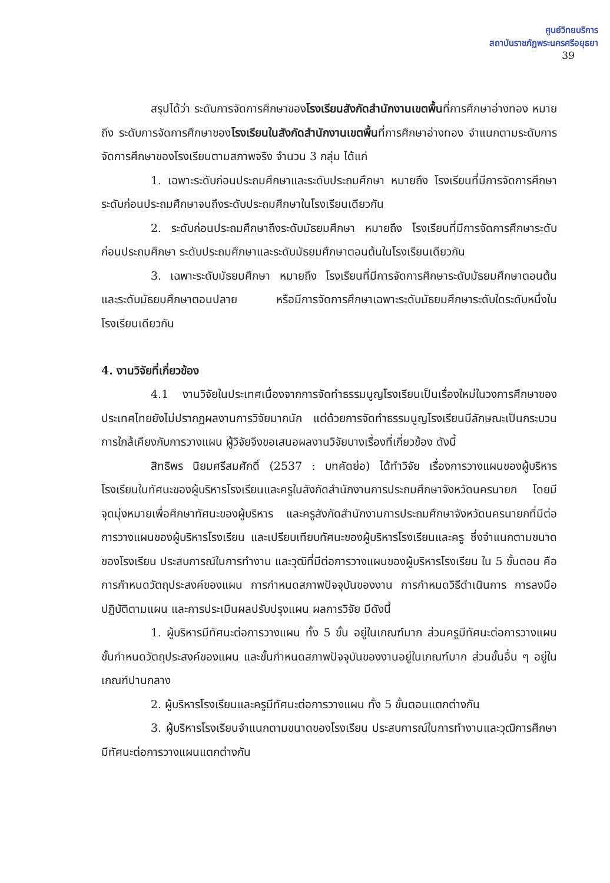ศูนย์วิทยบริการ
สถาบันราชภัฏพระนครศรีอยุธยา
39
สรุปได้ว่า ระดับการจัดการศึกษาของโรงเรียนสังกัดสำนักงานเขตพื้นที่การศึกษาอ่างทอง หมายถึง ระดับการจัดการศึกษาของโรงเรียนในสังกัดสำนักงานเขตพื้นที่การศึกษาอ่างทอง จำแนกตามระดับการจัดการศึกษาของโรงเรียนตามสภาพจริง จำนวน 3 กลุ่ม ได้แก่
1. เฉพาะระดับก่อนประถมศึกษาและระดับประถมศึกษา หมายถึง โรงเรียนที่มีการจัดการศึกษาระดับก่อนประถมศึกษาจนถึงระดับประถมศึกษาในโรงเรียนเดียวกัน
2. ระดับก่อนประถมศึกษาถึงระดับมัธยมศึกษา หมายถึง โรงเรียนที่มีการจัดการศึกษาระดับก่อนประถมศึกษา ระดับประถมศึกษาและระดับมัธยมศึกษาตอนต้นในโรงเรียนเดียวกัน
3. เฉพาะระดับมัธยมศึกษา หมายถึง โรงเรียนที่มีการจัดการศึกษาระดับมัธยมศึกษาตอนต้นและระดับมัธยมศึกษาตอนปลาย หรือมีการจัดการศึกษาเฉพาะระดับมัธยมศึกษาระดับใดระดับหนึ่งในโรงเรียนเดียวกัน
4. งานวิจัยที่เกี่ยวข้อง
4.1 งานวิจัยในประเทศเนื่องจากการจัดทำธรรมนูญโรงเรียนเป็นเรื่องใหม่ในวงการศึกษาของประเทศไทยยังไม่ปรากฏผลงานการวิจัยมากนัก แต่ด้วยการจัดทำธรรมนูญโรงเรียนมีลักษณะเป็นกระบวนการใกล้เคียงกับการวางแผน ผู้วิจัยจึงขอเสนอผลงานวิจัยบางเรื่องที่เกี่ยวข้อง ดังนี้
สิทธิพร นิยมศรีสมศักดิ์ (2537 : บทคัดย่อ) ได้ทำวิจัย เรื่องการวางแผนของผู้บริหารโรงเรียนในทัศนะของผู้บริหารโรงเรียนและครูในสังกัดสำนักงานการประถมศึกษาจังหวัดนครนายก โดยมีจุดมุ่งหมายเพื่อศึกษาทัศนะของผู้บริหาร และครูสังกัดสำนักงานการประถมศึกษาจังหวัดนครนายกที่มีต่อการวางแผนของผู้บริหารโรงเรียน และเปรียบเทียบทัศนะของผู้บริหารโรงเรียนและครู ซึ่งจำแนกตามขนาดของโรงเรียน ประสบการณ์ในการทำงาน และวุฒิที่มีต่อการวางแผนของผู้บริหารโรงเรียน ใน 5 ขั้นตอน คือ การกำหนดวัตถุประสงค์ของแผน การกำหนดสภาพปัจจุบันของงาน การกำหนดวิธีดำเนินการ การลงมือปฏิบัติตามแผน และการประเมินผลปรับปรุงแผน ผลการวิจัย มีดังนี้
1. ผู้บริหารมีทัศนะต่อการวางแผน ทั้ง 5 ขั้น อยู่ในเกณฑ์มาก ส่วนครูมีทัศนะต่อการวางแผน ขั้นกำหนดวัตถุประสงค์ของแผน และขั้นกำหนดสภาพปัจจุบันของงานอยู่ในเกณฑ์มาก ส่วนขั้นอื่น ๆ อยู่ในเกณฑ์ปานกลาง
2. ผู้บริหารโรงเรียนและครูมีทัศนะต่อการวางแผน ทั้ง 5 ขั้นตอนแตกต่างกัน
3. ผู้บริหารโรงเรียนจำแนกตามขนาดของโรงเรียน ประสบการณ์ในการทำงานและวุฒิการศึกษา มีทัศนะต่อการวางแผนแตกต่างกัน